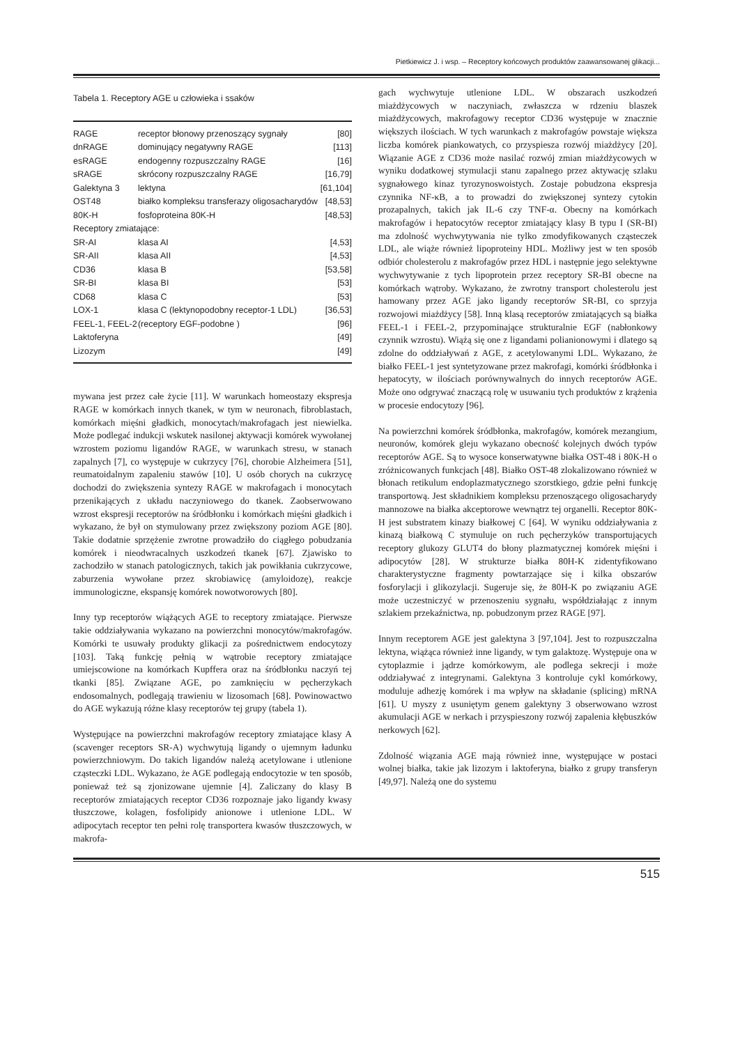Pietkiewicz J. i wsp. – Receptory końcowych produktów zaawansowanej glikacji...
Tabela 1. Receptory AGE u człowieka i ssaków
| RAGE | receptor błonowy przenoszący sygnały | [80] |
| dnRAGE | dominujący negatywny RAGE | [113] |
| esRAGE | endogenny rozpuszczalny RAGE | [16] |
| sRAGE | skrócony rozpuszczalny RAGE | [16,79] |
| Galektyna 3 | lektyna | [61,104] |
| OST48 | białko kompleksu transferazy oligosacharydów | [48,53] |
| 80K-H | fosfoproteina 80K-H | [48,53] |
| Receptory zmiatające: | | |
| SR-AI | klasa AI | [4,53] |
| SR-AII | klasa AII | [4,53] |
| CD36 | klasa B | [53,58] |
| SR-BI | klasa BI | [53] |
| CD68 | klasa C | [53] |
| LOX-1 | klasa C (lektynopodobny receptor-1 LDL) | [36,53] |
| FEEL-1, FEEL-2 | (receptory EGF-podobne ) | [96] |
| Laktoferyna | | [49] |
| Lizozym | | [49] |
mywana jest przez całe życie [11]. W warunkach homeostazy ekspresja RAGE w komórkach innych tkanek, w tym w neuronach, fibroblastach, komórkach mięśni gładkich, monocytach/makrofagach jest niewielka. Może podlegać indukcji wskutek nasilonej aktywacji komórek wywołanej wzrostem poziomu ligandów RAGE, w warunkach stresu, w stanach zapalnych [7], co występuje w cukrzycy [76], chorobie Alzheimera [51], reumatoidalnym zapaleniu stawów [10]. U osób chorych na cukrzycę dochodzi do zwiększenia syntezy RAGE w makrofagach i monocytach przenikających z układu naczyniowego do tkanek. Zaobserwowano wzrost ekspresji receptorów na śródbłonku i komórkach mięśni gładkich i wykazano, że był on stymulowany przez zwiększony poziom AGE [80]. Takie dodatnie sprzężenie zwrotne prowadziło do ciągłego pobudzania komórek i nieodwracalnych uszkodzeń tkanek [67]. Zjawisko to zachodziło w stanach patologicznych, takich jak powikłania cukrzycowe, zaburzenia wywołane przez skrobiawicę (amyloidozę), reakcje immunologiczne, ekspansję komórek nowotworowych [80].
Inny typ receptorów wiążących AGE to receptory zmiatające. Pierwsze takie oddziaływania wykazano na powierzchni monocytów/makrofagów. Komórki te usuwały produkty glikacji za pośrednictwem endocytozy [103]. Taką funkcję pełnią w wątrobie receptory zmiatające umiejscowione na komórkach Kupffera oraz na śródbłonku naczyń tej tkanki [85]. Związane AGE, po zamknięciu w pęcherzykach endosomalnych, podlegają trawieniu w lizosomach [68]. Powinowactwo do AGE wykazują różne klasy receptorów tej grupy (tabela 1).
Występujące na powierzchni makrofagów receptory zmiatające klasy A (scavenger receptors SR-A) wychwytują ligandy o ujemnym ładunku powierzchniowym. Do takich ligandów należą acetylowane i utlenione cząsteczki LDL. Wykazano, że AGE podlegają endocytozie w ten sposób, ponieważ też są zjonizowane ujemnie [4]. Zaliczany do klasy B receptorów zmiatających receptor CD36 rozpoznaje jako ligandy kwasy tłuszczowe, kolagen, fosfolipidy anionowe i utlenione LDL. W adipocytach receptor ten pełni rolę transportera kwasów tłuszczowych, w makrofa-
gach wychwytuje utlenione LDL. W obszarach uszkodzeń miażdżycowych w naczyniach, zwłaszcza w rdzeniu blaszek miażdżycowych, makrofagowy receptor CD36 występuje w znacznie większych ilościach. W tych warunkach z makrofagów powstaje większa liczba komórek piankowatych, co przyspiesza rozwój miażdżycy [20]. Wiązanie AGE z CD36 może nasilać rozwój zmian miażdżycowych w wyniku dodatkowej stymulacji stanu zapalnego przez aktywację szlaku sygnałowego kinaz tyrozynoswoistych. Zostaje pobudzona ekspresja czynnika NF-κB, a to prowadzi do zwiększonej syntezy cytokin prozapalnych, takich jak IL-6 czy TNF-α. Obecny na komórkach makrofagów i hepatocytów receptor zmiatający klasy B typu I (SR-BI) ma zdolność wychwytywania nie tylko zmodyfikowanych cząsteczek LDL, ale wiąże również lipoproteiny HDL. Możliwy jest w ten sposób odbiór cholesterolu z makrofagów przez HDL i następnie jego selektywne wychwytywanie z tych lipoprotein przez receptory SR-BI obecne na komórkach wątroby. Wykazano, że zwrotny transport cholesterolu jest hamowany przez AGE jako ligandy receptorów SR-BI, co sprzyja rozwojowi miażdżycy [58]. Inną klasą receptorów zmiatających są białka FEEL-1 i FEEL-2, przypominające strukturalnie EGF (nabłonkowy czynnik wzrostu). Wiążą się one z ligandami polianionowymi i dlatego są zdolne do oddziaływań z AGE, z acetylowanymi LDL. Wykazano, że białko FEEL-1 jest syntetyzowane przez makrofagi, komórki śródbłonka i hepatocyty, w ilościach porównywalnych do innych receptorów AGE. Może ono odgrywać znaczącą rolę w usuwaniu tych produktów z krążenia w procesie endocytozy [96].
Na powierzchni komórek śródbłonka, makrofagów, komórek mezangium, neuronów, komórek gleju wykazano obecność kolejnych dwóch typów receptorów AGE. Są to wysoce konserwatywne białka OST-48 i 80K-H o zróżnicowanych funkcjach [48]. Białko OST-48 zlokalizowano również w błonach retikulum endoplazmatycznego szorstkiego, gdzie pełni funkcję transportową. Jest składnikiem kompleksu przenoszącego oligosacharydy mannozowe na białka akceptorowe wewnątrz tej organelli. Receptor 80K-H jest substratem kinazy białkowej C [64]. W wyniku oddziaływania z kinazą białkową C stymuluje on ruch pęcherzyków transportujących receptory glukozy GLUT4 do błony plazmatycznej komórek mięśni i adipocytów [28]. W strukturze białka 80H-K zidentyfikowano charakterystyczne fragmenty powtarzające się i kilka obszarów fosforylacji i glikozylacji. Sugeruje się, że 80H-K po związaniu AGE może uczestniczyć w przenoszeniu sygnału, współdziałając z innym szlakiem przekaźnictwa, np. pobudzonym przez RAGE [97].
Innym receptorem AGE jest galektyna 3 [97,104]. Jest to rozpuszczalna lektyna, wiążąca również inne ligandy, w tym galaktozę. Występuje ona w cytoplazmie i jądrze komórkowym, ale podlega sekrecji i może oddziaływać z integrynami. Galektyna 3 kontroluje cykl komórkowy, moduluje adhezję komórek i ma wpływ na składanie (splicing) mRNA [61]. U myszy z usuniętym genem galektyny 3 obserwowano wzrost akumulacji AGE w nerkach i przyspieszony rozwój zapalenia kłębuszków nerkowych [62].
Zdolność wiązania AGE mają również inne, występujące w postaci wolnej białka, takie jak lizozym i laktoferyna, białko z grupy transferyn [49,97]. Należą one do systemu
515